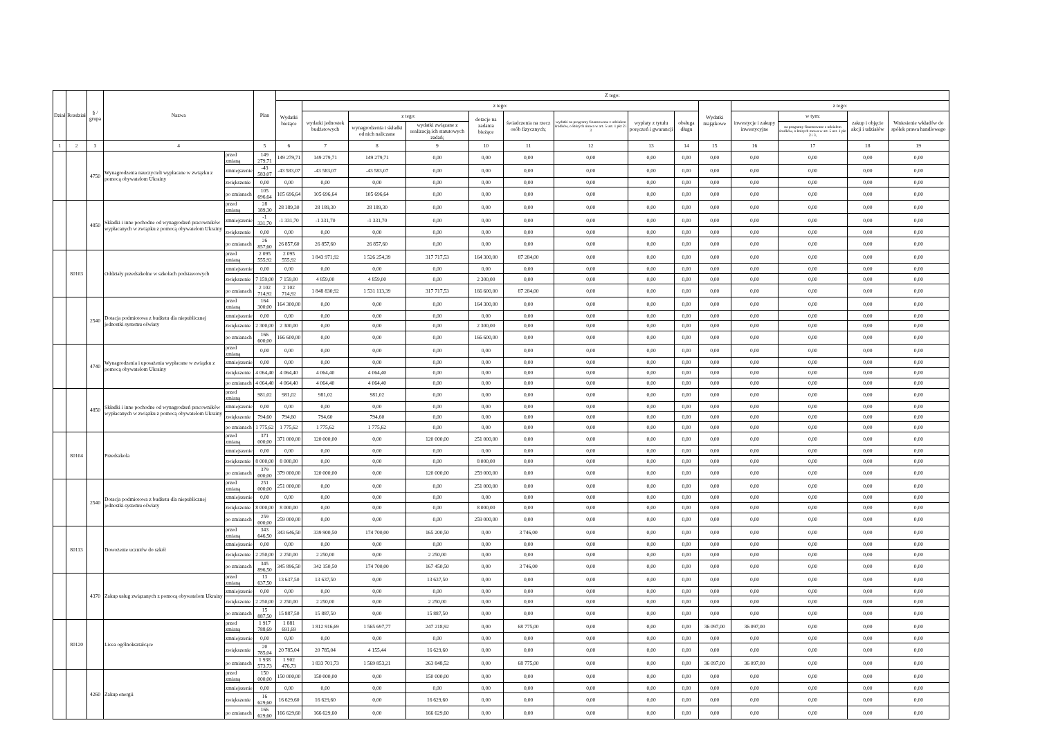| Dział | Rozdział | § / grupa | Nazwa | | Plan | Z tego: | | | | | | | | | | | | | |
| --- | --- | --- | --- | --- | --- | --- | --- | --- | --- | --- | --- | --- | --- | --- | --- | --- | --- | --- | --- |
| | | | | | | Wydatki bieżące | z tego: | | | | | | | | Wydatki majątkowe | z tego: | | | |
| | | | | | | | wydatki jednostek budżetowych | z tego: | | dotacje na zadania bieżące | świadczenia na rzecz osób fizycznych; | wydatki na programy finansowane z udziałem środków, o których mowa w art. 5 ust. 1 pkt 2 i 3 | wypłaty z tytułu poręczeń i gwarancji | obsługa długu | | inwestycje i zakupy inwestycyjne | w tym: | zakup i objęcie akcji i udziałów | Wniesienie wkładów do spółek prawa handlowego |
| | | | | | | | | wynagrodzenia i składki od nich naliczane | wydatki związane z realizacją ich statutowych zadań; | | | | | | | | na programy finansowane z udziałem środków, o których mowa w art. 5 ust. 1 pkt 2 i 3, | | |
| 1 | 2 | 3 | 4 | | 5 | 6 | 7 | 8 | 9 | 10 | 11 | 12 | 13 | 14 | 15 | 16 | 17 | 18 | 19 |
| | | 4750 | Wynagrodzenia nauczycieli wypłacane w związku z pomocą obywatelom Ukrainy | przed zmianą | 149 279,71 | 149 279,71 | 149 279,71 | 149 279,71 | 0,00 | 0,00 | 0,00 | 0,00 | 0,00 | 0,00 | 0,00 | 0,00 | 0,00 | 0,00 | 0,00 |
| | | | | zmniejszenie | -43 583,07 | -43 583,07 | -43 583,07 | -43 583,07 | 0,00 | 0,00 | 0,00 | 0,00 | 0,00 | 0,00 | 0,00 | 0,00 | 0,00 | 0,00 | 0,00 |
| | | | | zwiększenie | 0,00 | 0,00 | 0,00 | 0,00 | 0,00 | 0,00 | 0,00 | 0,00 | 0,00 | 0,00 | 0,00 | 0,00 | 0,00 | 0,00 | 0,00 |
| | | | | po zmianach | 105 696,64 | 105 696,64 | 105 696,64 | 105 696,64 | 0,00 | 0,00 | 0,00 | 0,00 | 0,00 | 0,00 | 0,00 | 0,00 | 0,00 | 0,00 | 0,00 |
| | | 4850 | Składki i inne pochodne od wynagrodzeń pracowników wypłacanych w związku z pomocą obywatelom Ukrainy | przed zmianą | 28 189,30 | 28 189,30 | 28 189,30 | 28 189,30 | 0,00 | 0,00 | 0,00 | 0,00 | 0,00 | 0,00 | 0,00 | 0,00 | 0,00 | 0,00 | 0,00 |
| | | | | zmniejszenie | -1 331,70 | -1 331,70 | -1 331,70 | -1 331,70 | 0,00 | 0,00 | 0,00 | 0,00 | 0,00 | 0,00 | 0,00 | 0,00 | 0,00 | 0,00 | 0,00 |
| | | | | zwiększenie | 0,00 | 0,00 | 0,00 | 0,00 | 0,00 | 0,00 | 0,00 | 0,00 | 0,00 | 0,00 | 0,00 | 0,00 | 0,00 | 0,00 | 0,00 |
| | | | | po zmianach | 26 857,60 | 26 857,60 | 26 857,60 | 26 857,60 | 0,00 | 0,00 | 0,00 | 0,00 | 0,00 | 0,00 | 0,00 | 0,00 | 0,00 | 0,00 | 0,00 |
| | 80103 | | Oddziały przedszkolne w szkołach podstawowych | przed zmianą | 2 095 555,92 | 2 095 555,92 | 1 843 971,92 | 1 526 254,39 | 317 717,53 | 164 300,00 | 87 284,00 | 0,00 | 0,00 | 0,00 | 0,00 | 0,00 | 0,00 | 0,00 | 0,00 |
| | | | | zmniejszenie | 0,00 | 0,00 | 0,00 | 0,00 | 0,00 | 0,00 | 0,00 | 0,00 | 0,00 | 0,00 | 0,00 | 0,00 | 0,00 | 0,00 | 0,00 |
| | | | | zwiększenie | 7 159,00 | 7 159,00 | 4 859,00 | 4 859,00 | 0,00 | 2 300,00 | 0,00 | 0,00 | 0,00 | 0,00 | 0,00 | 0,00 | 0,00 | 0,00 | 0,00 |
| | | | | po zmianach | 2 102 714,92 | 2 102 714,92 | 1 848 830,92 | 1 531 113,39 | 317 717,53 | 166 600,00 | 87 284,00 | 0,00 | 0,00 | 0,00 | 0,00 | 0,00 | 0,00 | 0,00 | 0,00 |
| | | 2540 | Dotacja podmiotowa z budżetu dla niepublicznej jednostki systemu oświaty | przed zmianą | 164 300,00 | 164 300,00 | 0,00 | 0,00 | 0,00 | 164 300,00 | 0,00 | 0,00 | 0,00 | 0,00 | 0,00 | 0,00 | 0,00 | 0,00 | 0,00 |
| | | | | zmniejszenie | 0,00 | 0,00 | 0,00 | 0,00 | 0,00 | 0,00 | 0,00 | 0,00 | 0,00 | 0,00 | 0,00 | 0,00 | 0,00 | 0,00 | 0,00 |
| | | | | zwiększenie | 2 300,00 | 2 300,00 | 0,00 | 0,00 | 0,00 | 2 300,00 | 0,00 | 0,00 | 0,00 | 0,00 | 0,00 | 0,00 | 0,00 | 0,00 | 0,00 |
| | | | | po zmianach | 166 600,00 | 166 600,00 | 0,00 | 0,00 | 0,00 | 166 600,00 | 0,00 | 0,00 | 0,00 | 0,00 | 0,00 | 0,00 | 0,00 | 0,00 | 0,00 |
| | | 4740 | Wynagrodzenia i uposażenia wypłacane w związku z pomocą obywatelom Ukrainy | przed zmianą | 0,00 | 0,00 | 0,00 | 0,00 | 0,00 | 0,00 | 0,00 | 0,00 | 0,00 | 0,00 | 0,00 | 0,00 | 0,00 | 0,00 | 0,00 |
| | | | | zmniejszenie | 0,00 | 0,00 | 0,00 | 0,00 | 0,00 | 0,00 | 0,00 | 0,00 | 0,00 | 0,00 | 0,00 | 0,00 | 0,00 | 0,00 | 0,00 |
| | | | | zwiększenie | 4 064,40 | 4 064,40 | 4 064,40 | 4 064,40 | 0,00 | 0,00 | 0,00 | 0,00 | 0,00 | 0,00 | 0,00 | 0,00 | 0,00 | 0,00 | 0,00 |
| | | | | po zmianach | 4 064,40 | 4 064,40 | 4 064,40 | 4 064,40 | 0,00 | 0,00 | 0,00 | 0,00 | 0,00 | 0,00 | 0,00 | 0,00 | 0,00 | 0,00 | 0,00 |
| | | 4850 | Składki i inne pochodne od wynagrodzeń pracowników wypłacanych w związku z pomocą obywatelom Ukrainy | przed zmianą | 981,02 | 981,02 | 981,02 | 981,02 | 0,00 | 0,00 | 0,00 | 0,00 | 0,00 | 0,00 | 0,00 | 0,00 | 0,00 | 0,00 | 0,00 |
| | | | | zmniejszenie | 0,00 | 0,00 | 0,00 | 0,00 | 0,00 | 0,00 | 0,00 | 0,00 | 0,00 | 0,00 | 0,00 | 0,00 | 0,00 | 0,00 | 0,00 |
| | | | | zwiększenie | 794,60 | 794,60 | 794,60 | 794,60 | 0,00 | 0,00 | 0,00 | 0,00 | 0,00 | 0,00 | 0,00 | 0,00 | 0,00 | 0,00 | 0,00 |
| | | | | po zmianach | 1 775,62 | 1 775,62 | 1 775,62 | 1 775,62 | 0,00 | 0,00 | 0,00 | 0,00 | 0,00 | 0,00 | 0,00 | 0,00 | 0,00 | 0,00 | 0,00 |
| | 80104 | | Przedszkola | przed zmianą | 371 000,00 | 371 000,00 | 120 000,00 | 0,00 | 120 000,00 | 251 000,00 | 0,00 | 0,00 | 0,00 | 0,00 | 0,00 | 0,00 | 0,00 | 0,00 | 0,00 |
| | | | | zmniejszenie | 0,00 | 0,00 | 0,00 | 0,00 | 0,00 | 0,00 | 0,00 | 0,00 | 0,00 | 0,00 | 0,00 | 0,00 | 0,00 | 0,00 | 0,00 |
| | | | | zwiększenie | 8 000,00 | 8 000,00 | 0,00 | 0,00 | 0,00 | 8 000,00 | 0,00 | 0,00 | 0,00 | 0,00 | 0,00 | 0,00 | 0,00 | 0,00 | 0,00 |
| | | | | po zmianach | 379 000,00 | 379 000,00 | 120 000,00 | 0,00 | 120 000,00 | 259 000,00 | 0,00 | 0,00 | 0,00 | 0,00 | 0,00 | 0,00 | 0,00 | 0,00 | 0,00 |
| | | 2540 | Dotacja podmiotowa z budżetu dla niepublicznej jednostki systemu oświaty | przed zmianą | 251 000,00 | 251 000,00 | 0,00 | 0,00 | 0,00 | 251 000,00 | 0,00 | 0,00 | 0,00 | 0,00 | 0,00 | 0,00 | 0,00 | 0,00 | 0,00 |
| | | | | zmniejszenie | 0,00 | 0,00 | 0,00 | 0,00 | 0,00 | 0,00 | 0,00 | 0,00 | 0,00 | 0,00 | 0,00 | 0,00 | 0,00 | 0,00 | 0,00 |
| | | | | zwiększenie | 8 000,00 | 8 000,00 | 0,00 | 0,00 | 0,00 | 8 000,00 | 0,00 | 0,00 | 0,00 | 0,00 | 0,00 | 0,00 | 0,00 | 0,00 | 0,00 |
| | | | | po zmianach | 259 000,00 | 259 000,00 | 0,00 | 0,00 | 0,00 | 259 000,00 | 0,00 | 0,00 | 0,00 | 0,00 | 0,00 | 0,00 | 0,00 | 0,00 | 0,00 |
| | 80113 | | Dowożenie uczniów do szkół | przed zmianą | 343 646,50 | 343 646,50 | 339 900,50 | 174 700,00 | 165 200,50 | 0,00 | 3 746,00 | 0,00 | 0,00 | 0,00 | 0,00 | 0,00 | 0,00 | 0,00 | 0,00 |
| | | | | zmniejszenie | 0,00 | 0,00 | 0,00 | 0,00 | 0,00 | 0,00 | 0,00 | 0,00 | 0,00 | 0,00 | 0,00 | 0,00 | 0,00 | 0,00 | 0,00 |
| | | | | zwiększenie | 2 250,00 | 2 250,00 | 2 250,00 | 0,00 | 2 250,00 | 0,00 | 0,00 | 0,00 | 0,00 | 0,00 | 0,00 | 0,00 | 0,00 | 0,00 | 0,00 |
| | | | | po zmianach | 345 896,50 | 345 896,50 | 342 150,50 | 174 700,00 | 167 450,50 | 0,00 | 3 746,00 | 0,00 | 0,00 | 0,00 | 0,00 | 0,00 | 0,00 | 0,00 | 0,00 |
| | | 4370 | Zakup usług związanych z pomocą obywatelom Ukrainy | przed zmianą | 13 637,50 | 13 637,50 | 13 637,50 | 0,00 | 13 637,50 | 0,00 | 0,00 | 0,00 | 0,00 | 0,00 | 0,00 | 0,00 | 0,00 | 0,00 | 0,00 |
| | | | | zmniejszenie | 0,00 | 0,00 | 0,00 | 0,00 | 0,00 | 0,00 | 0,00 | 0,00 | 0,00 | 0,00 | 0,00 | 0,00 | 0,00 | 0,00 | 0,00 |
| | | | | zwiększenie | 2 250,00 | 2 250,00 | 2 250,00 | 0,00 | 2 250,00 | 0,00 | 0,00 | 0,00 | 0,00 | 0,00 | 0,00 | 0,00 | 0,00 | 0,00 | 0,00 |
| | | | | po zmianach | 15 887,50 | 15 887,50 | 15 887,50 | 0,00 | 15 887,50 | 0,00 | 0,00 | 0,00 | 0,00 | 0,00 | 0,00 | 0,00 | 0,00 | 0,00 | 0,00 |
| | 80120 | | Licea ogólnokształcące | przed zmianą | 1 917 788,69 | 1 881 691,69 | 1 812 916,69 | 1 565 697,77 | 247 218,92 | 0,00 | 68 775,00 | 0,00 | 0,00 | 0,00 | 36 097,00 | 36 097,00 | 0,00 | 0,00 | 0,00 |
| | | | | zmniejszenie | 0,00 | 0,00 | 0,00 | 0,00 | 0,00 | 0,00 | 0,00 | 0,00 | 0,00 | 0,00 | 0,00 | 0,00 | 0,00 | 0,00 | 0,00 |
| | | | | zwiększenie | 20 785,04 | 20 785,04 | 20 785,04 | 4 155,44 | 16 629,60 | 0,00 | 0,00 | 0,00 | 0,00 | 0,00 | 0,00 | 0,00 | 0,00 | 0,00 | 0,00 |
| | | | | po zmianach | 1 938 573,73 | 1 902 476,73 | 1 833 701,73 | 1 569 853,21 | 263 848,52 | 0,00 | 68 775,00 | 0,00 | 0,00 | 0,00 | 36 097,00 | 36 097,00 | 0,00 | 0,00 | 0,00 |
| | | 4260 | Zakup energii | przed zmianą | 150 000,00 | 150 000,00 | 150 000,00 | 0,00 | 150 000,00 | 0,00 | 0,00 | 0,00 | 0,00 | 0,00 | 0,00 | 0,00 | 0,00 | 0,00 | 0,00 |
| | | | | zmniejszenie | 0,00 | 0,00 | 0,00 | 0,00 | 0,00 | 0,00 | 0,00 | 0,00 | 0,00 | 0,00 | 0,00 | 0,00 | 0,00 | 0,00 | 0,00 |
| | | | | zwiększenie | 16 629,60 | 16 629,60 | 16 629,60 | 0,00 | 16 629,60 | 0,00 | 0,00 | 0,00 | 0,00 | 0,00 | 0,00 | 0,00 | 0,00 | 0,00 | 0,00 |
| | | | | po zmianach | 166 629,60 | 166 629,60 | 166 629,60 | 0,00 | 166 629,60 | 0,00 | 0,00 | 0,00 | 0,00 | 0,00 | 0,00 | 0,00 | 0,00 | 0,00 | 0,00 |